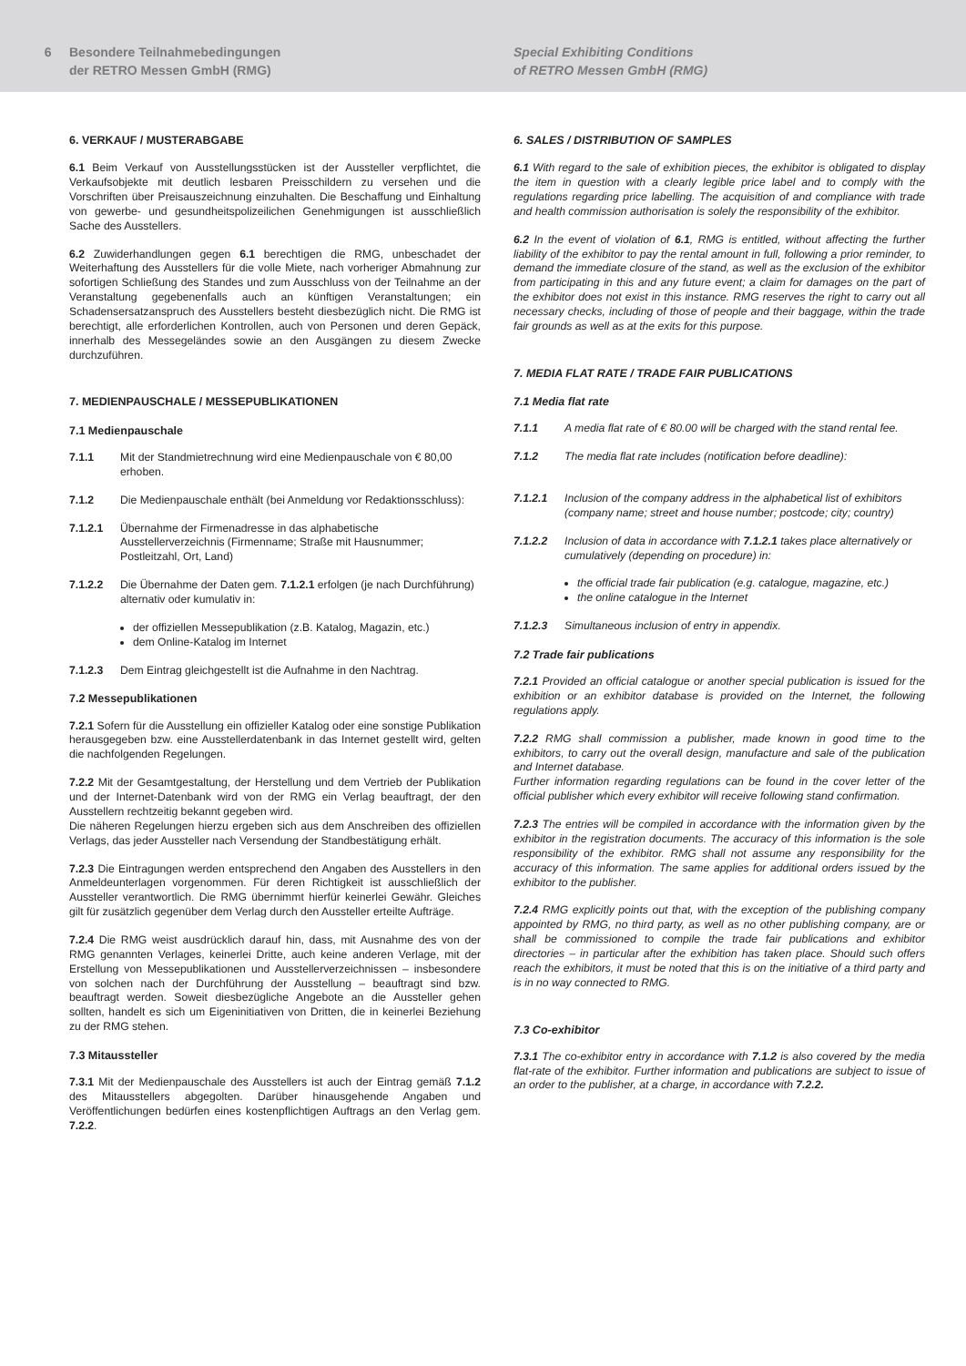6 Besondere Teilnahmebedingungen
der RETRO Messen GmbH (RMG)
Special Exhibiting Conditions
of RETRO Messen GmbH (RMG)
6. VERKAUF / MUSTERABGABE
6.1 Beim Verkauf von Ausstellungsstücken ist der Aussteller verpflichtet, die Verkaufsobjekte mit deutlich lesbaren Preisschildern zu versehen und die Vorschriften über Preisauszeichnung einzuhalten. Die Beschaffung und Einhaltung von gewerbe- und gesundheitspolizeilichen Genehmigungen ist ausschließlich Sache des Ausstellers.
6.2 Zuwiderhandlungen gegen 6.1 berechtigen die RMG, unbeschadet der Weiterhaftung des Ausstellers für die volle Miete, nach vorheriger Abmahnung zur sofortigen Schließung des Standes und zum Ausschluss von der Teilnahme an der Veranstaltung gegebenenfalls auch an künftigen Veranstaltungen; ein Schadensersatzanspruch des Ausstellers besteht diesbezüglich nicht. Die RMG ist berechtigt, alle erforderlichen Kontrollen, auch von Personen und deren Gepäck, innerhalb des Messegeländes sowie an den Ausgängen zu diesem Zwecke durchzuführen.
7. MEDIENPAUSCHALE / MESSEPUBLIKATIONEN
7.1 Medienpauschale
7.1.1 Mit der Standmietrechnung wird eine Medienpauschale von € 80,00 erhoben.
7.1.2 Die Medienpauschale enthält (bei Anmeldung vor Redaktionsschluss):
7.1.2.1 Übernahme der Firmenadresse in das alphabetische Ausstellerverzeichnis (Firmenname; Straße mit Hausnummer; Postleitzahl, Ort, Land)
7.1.2.2 Die Übernahme der Daten gem. 7.1.2.1 erfolgen (je nach Durchführung) alternativ oder kumulativ in:
der offiziellen Messepublikation (z.B. Katalog, Magazin, etc.)
dem Online-Katalog im Internet
7.1.2.3 Dem Eintrag gleichgestellt ist die Aufnahme in den Nachtrag.
7.2 Messepublikationen
7.2.1 Sofern für die Ausstellung ein offizieller Katalog oder eine sonstige Publikation herausgegeben bzw. eine Ausstellerdatenbank in das Internet gestellt wird, gelten die nachfolgenden Regelungen.
7.2.2 Mit der Gesamtgestaltung, der Herstellung und dem Vertrieb der Publikation und der Internet-Datenbank wird von der RMG ein Verlag beauftragt, der den Ausstellern rechtzeitig bekannt gegeben wird.
Die näheren Regelungen hierzu ergeben sich aus dem Anschreiben des offiziellen Verlags, das jeder Aussteller nach Versendung der Standbestätigung erhält.
7.2.3 Die Eintragungen werden entsprechend den Angaben des Ausstellers in den Anmeldeunterlagen vorgenommen. Für deren Richtigkeit ist ausschließlich der Aussteller verantwortlich. Die RMG übernimmt hierfür keinerlei Gewähr. Gleiches gilt für zusätzlich gegenüber dem Verlag durch den Aussteller erteilte Aufträge.
7.2.4 Die RMG weist ausdrücklich darauf hin, dass, mit Ausnahme des von der RMG genannten Verlages, keinerlei Dritte, auch keine anderen Verlage, mit der Erstellung von Messepublikationen und Ausstellerverzeichnissen – insbesondere von solchen nach der Durchführung der Ausstellung – beauftragt sind bzw. beauftragt werden. Soweit diesbezügliche Angebote an die Aussteller gehen sollten, handelt es sich um Eigeninitiativen von Dritten, die in keinerlei Beziehung zu der RMG stehen.
7.3 Mitaussteller
7.3.1 Mit der Medienpauschale des Ausstellers ist auch der Eintrag gemäß 7.1.2 des Mitausstellers abgegolten. Darüber hinausgehende Angaben und Veröffentlichungen bedürfen eines kostenpflichtigen Auftrags an den Verlag gem. 7.2.2.
6. SALES / DISTRIBUTION OF SAMPLES
6.1 With regard to the sale of exhibition pieces, the exhibitor is obligated to display the item in question with a clearly legible price label and to comply with the regulations regarding price labelling. The acquisition of and compliance with trade and health commission authorisation is solely the responsibility of the exhibitor.
6.2 In the event of violation of 6.1, RMG is entitled, without affecting the further liability of the exhibitor to pay the rental amount in full, following a prior reminder, to demand the immediate closure of the stand, as well as the exclusion of the exhibitor from participating in this and any future event; a claim for damages on the part of the exhibitor does not exist in this instance. RMG reserves the right to carry out all necessary checks, including of those of people and their baggage, within the trade fair grounds as well as at the exits for this purpose.
7. MEDIA FLAT RATE / TRADE FAIR PUBLICATIONS
7.1 Media flat rate
7.1.1 A media flat rate of € 80.00 will be charged with the stand rental fee.
7.1.2 The media flat rate includes (notification before deadline):
7.1.2.1 Inclusion of the company address in the alphabetical list of exhibitors (company name; street and house number; postcode; city; country)
7.1.2.2 Inclusion of data in accordance with 7.1.2.1 takes place alternatively or cumulatively (depending on procedure) in:
the official trade fair publication (e.g. catalogue, magazine, etc.)
the online catalogue in the Internet
7.1.2.3 Simultaneous inclusion of entry in appendix.
7.2 Trade fair publications
7.2.1 Provided an official catalogue or another special publication is issued for the exhibition or an exhibitor database is provided on the Internet, the following regulations apply.
7.2.2 RMG shall commission a publisher, made known in good time to the exhibitors, to carry out the overall design, manufacture and sale of the publication and Internet database.
Further information regarding regulations can be found in the cover letter of the official publisher which every exhibitor will receive following stand confirmation.
7.2.3 The entries will be compiled in accordance with the information given by the exhibitor in the registration documents. The accuracy of this information is the sole responsibility of the exhibitor. RMG shall not assume any responsibility for the accuracy of this information. The same applies for additional orders issued by the exhibitor to the publisher.
7.2.4 RMG explicitly points out that, with the exception of the publishing company appointed by RMG, no third party, as well as no other publishing company, are or shall be commissioned to compile the trade fair publications and exhibitor directories – in particular after the exhibition has taken place. Should such offers reach the exhibitors, it must be noted that this is on the initiative of a third party and is in no way connected to RMG.
7.3 Co-exhibitor
7.3.1 The co-exhibitor entry in accordance with 7.1.2 is also covered by the media flat-rate of the exhibitor. Further information and publications are subject to issue of an order to the publisher, at a charge, in accordance with 7.2.2.